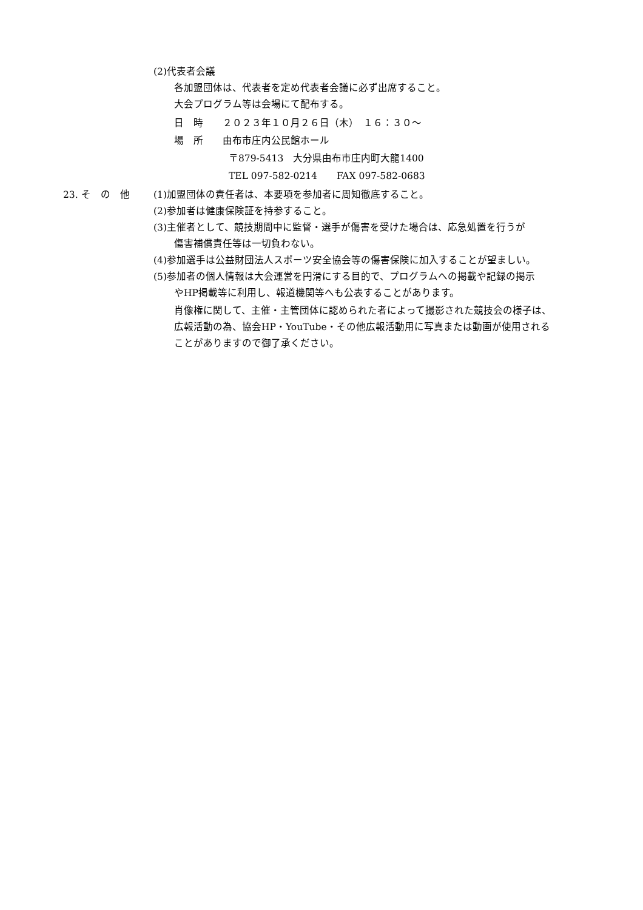(2)代表者会議
各加盟団体は、代表者を定め代表者会議に必ず出席すること。
大会プログラム等は会場にて配布する。
日　時　　２０２３年１０月２６日（木）　１６：３０～
場　所　　由布市庄内公民館ホール
〒879-5413　大分県由布市庄内町大龍1400
TEL 097-582-0214　　FAX 097-582-0683
23. そ　の　他 (1)加盟団体の責任者は、本要項を参加者に周知徹底すること。
(2)参加者は健康保険証を持参すること。
(3)主催者として、競技期間中に監督・選手が傷害を受けた場合は、応急処置を行うが
傷害補償責任等は一切負わない。
(4)参加選手は公益財団法人スポーツ安全協会等の傷害保険に加入することが望ましい。
(5)参加者の個人情報は大会運営を円滑にする目的で、プログラムへの掲載や記録の掲示
やHP掲載等に利用し、報道機関等へも公表することがあります。
肖像権に関して、主催・主管団体に認められた者によって撮影された競技会の様子は、
広報活動の為、協会HP・YouTube・その他広報活動用に写真または動画が使用される
ことがありますので御了承ください。